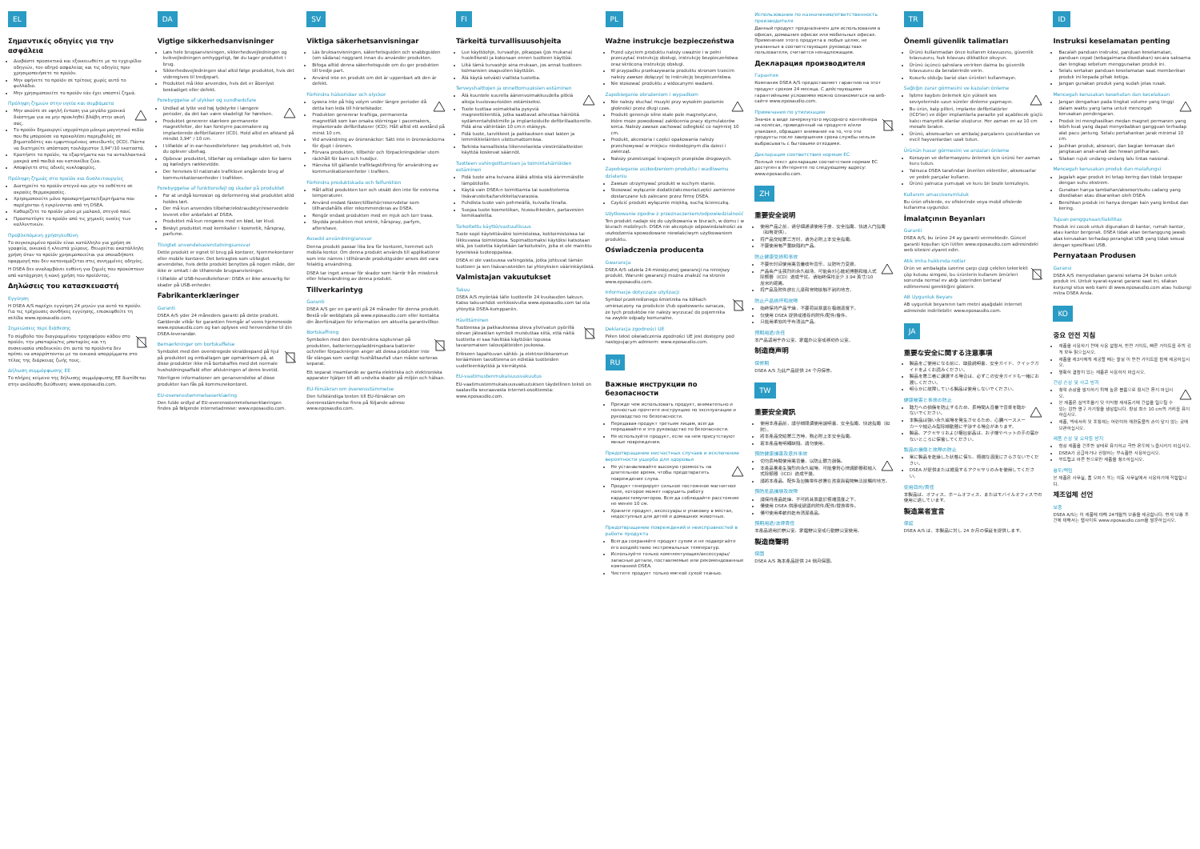EL
Σημαντικές οδηγίες για την ασφάλεια
Διαβάστε προσεκτικά και εξοικειωθείτε με το εγχειρίδιο οδηγιών, τον οδηγό ασφαλείας και τις οδηγίες πριν χρησιμοποιήσετε το προϊόν.
Μην αφήνετε το προϊόν σε τρίτους χωρίς αυτό το φυλλάδιο.
Μην χρησιμοποιείτε το προϊόν εάν έχει υποστεί ζημιά.
Πρόληψη ζημιών στην υγεία και συμβάματα
Μην ακούτε σε υψηλή ένταση για μεγάλο χρονικό διάστημα για να μην προκληθεί βλάβη στην ακοή σας.
Το προϊόν δημιουργεί ισχυρότερο μόνιμο μαγνητικό πεδίο που θα μπορούσε να προκαλέσει παρεμβολές σε βηματοδότες και εμφυτευμένους απινιδωτές (ICD). Πάντα να διατηρείτε απόσταση τουλάχιστον 3,94"/10 εκατοστά.
Κρατήστε το προϊόν, τα εξαρτήματα και τα ανταλλακτικά μακριά από παιδιά και κατοικίδια ζώα.
Αποφύγετε στις οδικές κυκλοφορίες.
Πρόληψη ζημιάς στο προϊόν και δυσλειτουργίες
Διατηρείτε το προϊόν στεγνό και μην το εκθέτετε σε ακραίες θερμοκρασίες.
Χρησιμοποιείτε μόνο προσαρτήματα/εξαρτήματα που παρέχονται ή εγκρίνονται από τη DSEA.
Καθαρίζετε το προϊόν μόνο με μαλακό, στεγνό πανί.
Προστατέψτε το προϊόν από τις χημικές ουσίες των καλλυντικών.
Προβλεπόμενη χρήση/ευθύνη
Το συγκεκριμένο προϊόν είναι κατάλληλο για χρήση σε γραφεία, οικιακά ή κλειστά χώρους. Θεωρείται ακατάλληλη χρήση όταν το προϊόν χρησιμοποιείται για οποιαδήποτε εφαρμογή που δεν κατονομάζεται στις συνημμένες οδηγίες.
Η DSEA δεν αναλαμβάνει ευθύνη για ζημιές που προκύπτουν από κατάχρηση ή κακή χρήση του προϊόντος.
Δηλώσεις του κατασκευαστή
Εγγύηση
Η DSEA A/S παρέχει εγγύηση 24 μηνών για αυτό το προϊόν. Για τις τρέχουσες συνθήκες εγγύησης, επισκεφθείτε τη σελίδα www.eposaudio.com.
Σημειώσεις περί διάθεσης
Το σύμβολο του διαγραμμένου τροχοφόρου κάδου στο προϊόν, την μπαταρία/τις μπαταρίες και τη συσκευασία υποδεικνύει ότι αυτά τα προϊόντα δεν πρέπει να απορρίπτονται με τα οικιακά απορρίμματα στο τέλος της διάρκειας ζωής τους.
Δήλωση συμμόρφωσης ΕΕ
Το πλήρες κείμενο της δήλωσης συμμόρφωσης ΕΕ διατίθεται στην ακόλουθη διεύθυνση: www.eposaudio.com.
DA
Vigtige sikkerhedsanvisninger
Læs hele brugsanvisningen, sikkerhedsvejledningen og kvikvejledningen omhyggeligt, før du tager produktet i brug.
Sikkerhedsvejledningen skal altid følge produktet, hvis det videregives til tredjepart.
Produktet må ikke anvendes, hvis det er åbenlyst beskadiget eller defekt.
Forebyggelse af ulykker og sundhedsfare
Undlad at lytte ved høj lydstyrke i længere perioder, da det kan være skadeligt for hørelsen.
Produktet genererer stærkere permanente magnetfelter, der kan forstyrre pacemakere og implanterede defibrillatorer (ICD). Hold altid en afstand på mindst 3,94" / 10 cm.
I tilfælde af in-ear-hovedtelefoner: tag produktet ud, hvis du oplever ubehag.
Opbevar produktet, tilbehør og emballage uden for børns og kæledyrs rækkevidde.
Der henvises til nationale trafiklove angående brug af kommunikationsenheder i trafikken.
Forebyggelse af funktionsfejl og skader på produktet
For at undgå korrosion og deformering skal produktet altid holdes tørt.
Der må kun anvendes tilbehør/ekstraudstyr/reservedele leveret eller anbefalet af DSEA.
Produktet må kun rengøres med en blød, tør klud.
Beskyt produktet mod kemikalier i kosmetik, hårspray, parfume.
Tilsigtet anvendelse/erstatningsansvar
Dette produkt er egnet til brug på kontorer, hjemmekontorer eller mobile kontorer. Det betragtes som utilsigtet anvendelse, hvis dette produkt benyttes på nogen måde, der ikke er omtalt i de tilhørende brugsanvisninger.
I tilfælde af USB-hovedtelefoner: DSEA er ikke ansvarlig for skader på USB-enheder.
Fabrikanterklæringer
Garanti
DSEA A/S yder 24 måneders garanti på dette produkt. Gældende vilkår for garantien fremgår af vores hjemmeside www.eposaudio.com og kan oplyses ved henvendelse til din DSEA-leverandør.
Bemærkninger om bortskaffelse
Symbolet med den overstregede skraldespand på hjul på produktet og emballagen gør opmærksom på, at disse produkter ikke må bortskaffes med det normale husholdningsaffald efter afslutningen af deres levetid.
Yderligere informationer om genanvendelse af disse produkter kan fås på kommunekontoret.
EU-overensstemmelseserklæring
Den fulde ordlyd af EU-overensstemmelseserklæringen findes på følgende internetadresse: www.eposaudio.com.
SV
Viktiga säkerhetsanvisningar
Läs bruksanvisningen, säkerhetsguiden och snabbguiden (om sådana) noggrant innan du använder produkten.
Bifoga alltid denna säkerhetsguide om du ger produkten till tredje part.
Använd inte en produkt om det är uppenbart att den är defekt.
Förhindra hälsorisker och olyckor
Lyssna inte på hög volym under längre perioder då detta kan leda till hörselskador.
Produkten genererar kraftiga, permanenta magnetfält som kan orsaka störningar i pacemakers, implanterade defibrillatorer (ICD). Håll alltid ett avstånd på minst 10 cm.
Vid användning av öronsnäckor: Sätt inte in öronsnäckorna för djupt i öronen.
Förvara produkten, tillbehör och förpackningsdelar utom räckhåll för barn och husdjur.
Hänvisa till gällande trafiklagstiftning för användning av kommunikationsenheter i trafiken.
Förhindra produktskada och felfunktion
Håll alltid produkten torr och utsätt den inte för extrema temperaturer.
Använd endast fästen/tillbehör/reservdelar som tillhandahålls eller rekommenderas av DSEA.
Rengör endast produkten med en mjuk och torr trasa.
Skydda produkten mot smink, hårspray, parfym, aftershave.
Avsedd användning/ansvar
Denna produkt passar lika bra för kontoret, hemmet och mobila kontor. Om denna produkt används till applikationer som inte nämns i tillhörande produktguider anses det vara felaktig användning.
DSEA tar inget ansvar för skador som härrör från missbruk eller felanvändning av denna produkt.
Tillverkarintyg
Garanti
DSEA A/S ger en garanti på 24 månader för denna produkt. Bestå vår webbplats på www.eposaudio.com eller kontakta din återförsäljare för information om aktuella garantivillkor.
Bortskaffning
Symbolen med den överstrukna soptunnan på produkten, batterier/uppladdningsbara batterier och/eller förpackningen anger att dessa produkter inte får slängas som vanligt hushållsavfall utan måste sorteras separat.
Ett separat insamlande av gamla elektriska och elektroniska apparater hjälper till att undvika skador på miljön och hälsan.
EU-försäkran om överensstämmelse
Den fullständiga texten till EU-försäkran om överensstämmelse finns på följande adress: www.eposaudio.com.
FI
Tärkeitä turvallisuusohjeita
Lue käyttöohje, turvaohje, pikaopas (jos mukana) huolellisesti ja kokonaan ennen tuotteen käyttöä.
Liitä tämä turvaohje aina mukaan, jos annat tuotteen kolmansien osapuolien käyttöön.
Älä käytä selvästi viallista tuotetta.
Terveyshaittojen ja onnettomuuksien estäminen
Älä kuuntele suurella äänenvoimakkuudella pitkiä aikoja kuulovaurioiden estämiseksi.
Tuote tuottaa voimakkaita pysyviä magneettikenttiä, jotka saattavat aiheuttaa häiriöitä sydämentahdistimille ja implantoiduille defibrillaattoreille. Pidä aina vähintään 10 cm:n etäisyys.
Pidä tuote, tarvikkeet ja pakkauksen osat lasten ja lemmikkieläinten ulottumattomissa.
Tarkista kansallisista liikennelaeista viestintälaitteiden käyttöä koskevat säännöt.
Tuotteen vahingoittumisen ja toimintahäiriöiden estäminen
Pidä tuote aina kuivana äläkä altista sitä äärimmäisille lämpötiloille.
Käytä vain DSEA:n toimittamia tai suosittelemia lisävarusteita/tarvikkeita/varaosia.
Puhdista tuote vain pehmeällä, kuivalla liinalla.
Suojaa tuote kosmetiikan, hiussuihkeiden, partavesien kemikaaleilta.
Tarkoitettu käyttö/vastuullisuus
Tuote sopii käytettäväksi toimistoissa, kotitoimistoissa tai liikkuvassa toimistossa. Sopimattomaksi käytöksi katsotaan sitä, jos tuotetta käytetään tarkoituksiin, joita ei ole mainittu kyseisissä tuoteoppaissa.
DSEA ei ole vastuussa vahingoista, jotka johtuvat tämän tuotteen ja sen lisävarusteiden tai yhteyksien väärinkäytöstä.
Valmistajan vakuutukset
Takuu
DSEA A/S myöntää tälle tuotteelle 24 kuukauden takuun. Katso takuuehdot verkkosivulta www.eposaudio.com tai ota yhteyttä DSEA-kumppaniin.
Hävittäminen
Tuotteessa ja pakkauksessa oleva yliviivatun pyörillä olevan jäteastian symboli muistuttaa siitä, että näitä tuotteita ei saa hävittää käyttöiän lopussa tavanomaisen talousjätteiden joukossa.
Erikseen tapahtuvan sähkö- ja elektroniikkaromun keräämisen tavoitteena on edistää tuotteiden uudelleenkäyttöä ja kierrätystä.
EU-vaatimustenmukaisuusvakuutus
EU-vaatimustenmukaisuusvakuutuksen täydellinen teksti on saatavilla seuraavasta internet-osoitteesta: www.eposaudio.com.
PL
Ważne instrukcje bezpieczeństwa
Przed użyciem produktu należy uważnie i w pełni przeczytać instrukcję obsługi, instrukcję bezpieczeństwa oraz skróconą instrukcję obsługi.
W przypadku przekazywania produktu stronom trzecim należy zawsze dołączyć tę instrukcję bezpieczeństwa.
Nie stosować produktu z widocznymi wadami.
Zapobieganie obrażeniom i wypadkom
Nie należy słuchać muzyki przy wysokim poziomie głośności przez długi czas.
Produkt generuje silne stałe pole magnetyczne, które może powodować zakłócenia pracy stymulatorów serca. Należy zawsze zachować odległość co najmniej 10 cm.
Produkt, akcesoria i części opakowania należy przechowywać w miejscu niedostępnym dla dzieci i zwierząt.
Należy przestrzegać krajowych przepisów drogowych.
Zapobieganie uszkodzeniom produktu i wadliwemu działaniu
Zawsze utrzymywać produkt w suchym stanie.
Stosować wyłącznie dodatki/akcesoria/części zamienne dostarczane lub zalecane przez firmę DSEA.
Czyścić produkt wyłącznie miękką, suchą ściereczką.
Użytkowanie zgodne z przeznaczeniem/odpowiedzialność
Ten produkt nadaje się do użytkowania w biurach, w domu i w biurach mobilnych. DSEA nie akceptuje odpowiedzialności za uszkodzenia spowodowane niewłaściwym użytkowaniem produktu.
Oświadczenia producenta
Gwarancja
DSEA A/S udziela 24-miesięcznej gwarancji na niniejszy produkt. Warunki gwarancji można znaleźć na stronie www.eposaudio.com.
Informacje dotyczące utylizacji
Symbol przekreślonego śmietnika na kółkach umieszczony na produkcie i/lub opakowaniu oznacza, że tych produktów nie należy wyrzucać do pojemnika na zwykłe odpady komunalne.
Deklaracja zgodności UE
Pełen tekst oświadczenia zgodności UE jest dostępny pod następującym adresem: www.eposaudio.com.
RU
Важные инструкции по безопасности
Прежде чем использовать продукт, внимательно и полностью прочтите инструкцию по эксплуатации и руководство по безопасности.
Передавая продукт третьим лицам, всегда передавайте и это руководство по безопасности.
Не используйте продукт, если на нем присутствуют явные повреждения.
Предотвращение несчастных случаев и исключение вероятности ущерба для здоровья
Не устанавливайте высокую громкость на длительное время, чтобы предотвратить повреждение слуха.
Продукт генерирует сильное постоянное магнитное поле, которое может нарушить работу кардиостимуляторов. Всегда соблюдайте расстояние не менее 10 см.
Храните продукт, аксессуары и упаковку в местах, недоступных для детей и домашних животных.
Предотвращение повреждений и неисправностей в работе продукта
Всегда сохраняйте продукт сухим и не подвергайте его воздействию экстремальных температур.
Используйте только комплектующие/аксессуары/запасные детали, поставляемые или рекомендованные компанией DSEA.
Чистите продукт только мягкой сухой тканью.
Использование по назначению/ответственность производителя
Данный продукт предназначен для использования в офисах, домашних офисах или мобильных офисах. Применение этого продукта в любых целях, не указанных в соответствующих руководствах пользователя, считается ненадлежащим.
Декларация производителя
Гарантия
Компания DSEA A/S предоставляет гарантию на этот продукт сроком 24 месяца. С действующими гарантийными условиями можно ознакомиться на веб-сайте www.eposaudio.com.
Примечания по утилизации
Значок в виде зачеркнутого мусорного контейнера на колесах, приведенный на продукте и/или упаковке, обращает внимание на то, что эти продукты после завершения срока службы нельзя выбрасывать с бытовыми отходами.
Декларация соответствия нормам ЕС
Полный текст декларации соответствия нормам ЕС доступен в Интернете по следующему адресу: www.eposaudio.com.
ZH
重要安全说明
使用产品之前，请仔细通读使用手册、安全指南、快速入门指南（如有提供）。
将产品交给第三方时，请务必附上本安全指南。
不要使用有严重缺陷的产品。
防止健康受损和事故
不要长时间使用高音量收听音乐，以防听力受损。
产品会产生强烈的永久磁场，可能会对心脏起搏器和植入式除颤器（ICD）造成干扰。请始终保持至少 3.94 英寸/10 厘米的距离。
将产品及附件放在儿童和宠物接触不到的地方。
防止产品损坏和故障
始终保持产品干燥，不要将其暴露在极端温度下。
仅使用 DSEA 提供或推荐的附件/配件/备件。
只能用柔软的干布清洁产品。
预期用途/责任
本产品适用于办公室、家庭办公室或移动办公室。
制造商声明
保修期
DSEA A/S 为此产品提供 24 个月保修。
TW
重要安全資訊
使用本產品前，請仔細閱讀使用說明書、安全指南、快速指南（如附）。
將本產品交給第三方時，務必附上本安全指南。
若本產品有明顯缺陷，請勿使用。
預防健康損害及意外事故
切勿長時間使用高音量，以防止聽力損傷。
本產品會產生強烈的永久磁場，可能會對心律調節器和植入式除顫器（ICD）造成干擾。
請將本產品、配件及包裝零件放置在孩童與寵物無法接觸的地方。
預防產品損壞及故障
請保持產品乾燥，不可將其暴露於極端溫度之下。
僅使用 DSEA 供應或建議的附件/配件/替換零件。
僅可使用柔軟的乾布清潔產品。
預期用途/法律責任
本產品適用於辦公室、家庭辦公室或行動辦公室使用。
製造商聲明
保固
DSEA A/S 為本產品提供 24 個月保固。
TR
Önemli güvenlik talimatları
Ürünü kullanmadan önce kullanım kılavuzunu, güvenlik kılavuzunu, hızlı kılavuzu dikkatlice okuyun.
Ürünü üçüncü şahıslara verirken daima bu güvenlik kılavuzunu da beraberinde verin.
Kusurlu olduğu barizi olan ürünleri kullanmayın.
Sağlığın zarar görmesini ve kazaları önleme
İşitme kaybını önlemek için yüksek ses seviyelerinde uzun süreler dinleme yapmayın.
Bu ürün, kalp pilleri, implante defibrilatörler (ICD'ler) ve diğer implantlarla parazite yol açabilecek güçlü kalıcı manyetik alanlar oluşturur. Her zaman en az 10 cm mesafe bırakın.
Ürünü, aksesuarları ve ambalaj parçalarını çocuklardan ve evcil hayvanlardan uzak tutun.
Ürünün hasar görmesini ve arızaları önleme
Korozyon ve deformasyonu önlemek için ürünü her zaman kuru tutun.
Yalnızca DSEA tarafından önerilen eklentiler, aksesuarlar ve yedek parçalar kullanın.
Ürünü yalnızca yumuşak ve kuru bir bezle temizleyin.
Kullanım amacı/sorumluluk
Bu ürün ofislerde, ev ofislerinde veya mobil ofislerde kullanıma uygundur.
İmalatçının Beyanları
Garanti
DSEA A/S, bu ürüne 24 ay garanti vermektedir. Güncel garanti koşulları için lütfen www.eposaudio.com adresindeki web sitesini ziyaret edin.
Atık imha hakkında notlar
Ürün ve ambalajda üzerine çarpı çizgi çekilen tekerlekli çöp kutusu simgesi, bu ürünlerin kullanım ömürleri sonunda normal ev atığı üzerinden bertaraf edilmemesi gerektiğini gösterir.
AB Uygunluk Beyanı
AB uygunluk beyanının tam metni aşağıdaki internet adresinde indirilebilir: www.eposaudio.com.
JA
重要な安全に関する注意事項
製品をご使用になる前に、取扱説明書、安全ガイド、クイックガイドをよくお読みください。
製品を第三者に譲渡する場合は、必ずこの安全ガイドも一緒にお渡しください。
明らかに故障している製品は使用しないでください。
健康被害と事故の防止
聴力への損傷を防止するため、長時間大音量で音楽を聴かないでください。
本製品は強い永久磁場を発生させるため、心臓ペースメーカーや植込み型除細動器に干渉する場合があります。
製品、アクセサリおよび梱包部品は、お子様やペットの手の届かないところに保管してください。
製品の損傷と故障の防止
常に製品を乾燥した状態に保ち、極端な温度にさらさないでください。
DSEA が提供または推奨するアクセサリのみを使用してください。
使用目的/責任
本製品は、オフィス、ホームオフィス、またはモバイルオフィスでの使用に適しています。
製造業者宣言
保証
DSEA A/S は、本製品に対し 24 か月の保証を提供します。
ID
Instruksi keselamatan penting
Bacalah panduan instruksi, panduan keselamatan, panduan cepat (sebagaimana disediakan) secara saksama dan lengkap sebelum menggunakan produk ini.
Selalu sertakan panduan keselamatan saat memberikan produk ini kepada pihak ketiga.
Jangan gunakan produk yang sudah jelas rusak.
Mencegah kerusakan kesehatan dan kecelakaan
Jangan dengarkan pada tingkat volume yang tinggi dalam waktu yang lama untuk mencegah kerusakan pendengaran.
Produk ini menghasilkan medan magnet permanen yang lebih kuat yang dapat menyebabkan gangguan terhadap alat pacu jantung. Selalu pertahankan jarak minimal 10 cm.
Jauhkan produk, aksesori, dan bagian kemasan dari jangkauan anak-anak dan hewan peliharaan.
Silakan rujuk undang-undang lalu lintas nasional.
Mencegah kerusakan produk dan malafungsi
Jagalah agar produk ini tetap kering dan tidak terpapar dengan suhu ekstrem.
Gunakan hanya tambahan/aksesori/suku cadang yang disediakan atau disarankan oleh DSEA.
Bersihkan produk ini hanya dengan kain yang lembut dan kering.
Tujuan penggunaan/liabilitas
Produk ini cocok untuk digunakan di kantor, rumah kantor, atau kantor bergerak. DSEA tidak akan bertanggung jawab atas kerusakan terhadap perangkat USB yang tidak sesuai dengan spesifikasi USB.
Pernyataan Produsen
Garansi
DSEA A/S menyediakan garansi selama 24 bulan untuk produk ini. Untuk syarat-syarat garansi saat ini, silakan kunjungi situs web kami di www.eposaudio.com atau hubungi mitra DSEA Anda.
KO
중요 안전 지침
제품을 사용하기 전에 사용 설명서, 안전 가이드, 빠른 가이드를 주의 깊게 모두 읽으십시오.
제품을 제3자에게 제공할 때는 항상 이 안전 가이드를 함께 제공하십시오.
명확히 결함이 있는 제품은 사용하지 마십시오.
건강 손상 및 사고 방지
청력 손상을 방지하기 위해 높은 볼륨으로 장시간 듣지 마십시오.
본 제품은 심박조율기 및 이식형 제세동기에 간섭을 일으킬 수 있는 강한 영구 자기장을 생성합니다. 항상 최소 10 cm의 거리를 유지하십시오.
제품, 액세서리 및 포장재는 어린이와 애완동물의 손이 닿지 않는 곳에 보관하십시오.
제품 손상 및 오작동 방지
항상 제품을 건조한 상태로 유지하고 극한 온도에 노출시키지 마십시오.
DSEA가 공급하거나 권장하는 부속품만 사용하십시오.
부드럽고 마른 천으로만 제품을 청소하십시오.
용도/책임
본 제품은 사무실, 홈 오피스 또는 이동 사무실에서 사용하기에 적합합니다.
제조업체 선언
보증
DSEA A/S는 이 제품에 대해 24개월의 보증을 제공합니다. 현재 보증 조건에 대해서는 웹사이트 www.eposaudio.com을 방문하십시오.